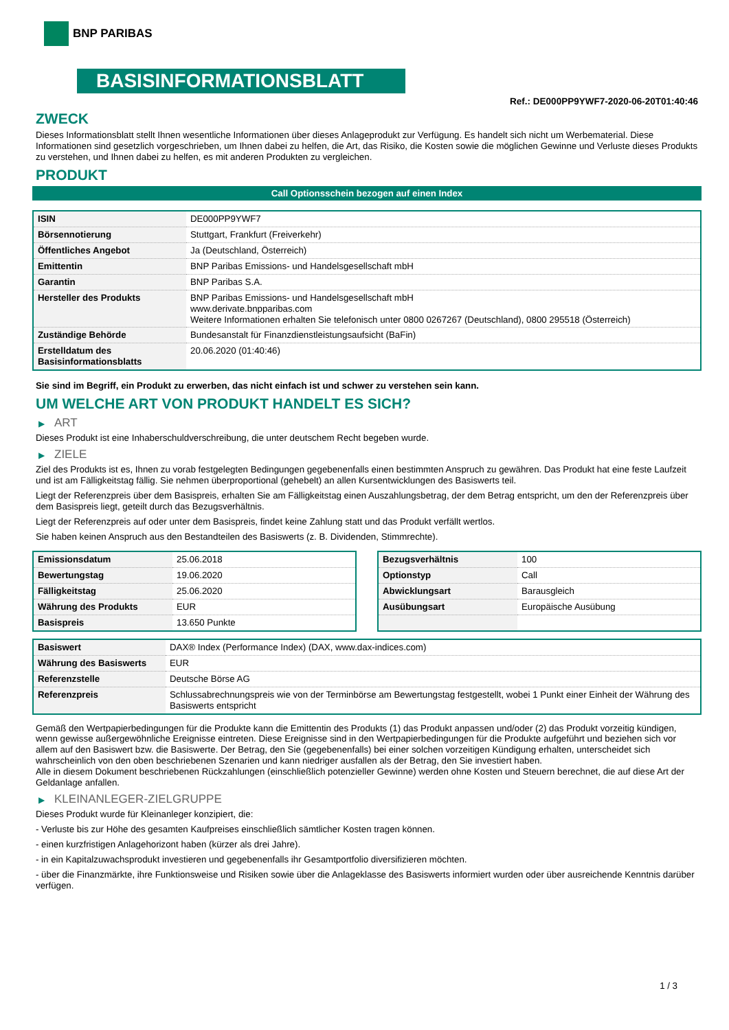BNP PARIBAS
BASISINFORMATIONSBLATT
Ref.: DE000PP9YWF7-2020-06-20T01:40:46
ZWECK
Dieses Informationsblatt stellt Ihnen wesentliche Informationen über dieses Anlageprodukt zur Verfügung. Es handelt sich nicht um Werbematerial. Diese Informationen sind gesetzlich vorgeschrieben, um Ihnen dabei zu helfen, die Art, das Risiko, die Kosten sowie die möglichen Gewinne und Verluste dieses Produkts zu verstehen, und Ihnen dabei zu helfen, es mit anderen Produkten zu vergleichen.
PRODUKT
Call Optionsschein bezogen auf einen Index
| ISIN | DE000PP9YWF7 |
| Börsennotierung | Stuttgart, Frankfurt (Freiverkehr) |
| Öffentliches Angebot | Ja (Deutschland, Österreich) |
| Emittentin | BNP Paribas Emissions- und Handelsgesellschaft mbH |
| Garantin | BNP Paribas S.A. |
| Hersteller des Produkts | BNP Paribas Emissions- und Handelsgesellschaft mbH www.derivate.bnpparibas.com Weitere Informationen erhalten Sie telefonisch unter 0800 0267267 (Deutschland), 0800 295518 (Österreich) |
| Zuständige Behörde | Bundesanstalt für Finanzdienstleistungsaufsicht (BaFin) |
| Erstelldatum des Basisinformationsblatts | 20.06.2020 (01:40:46) |
Sie sind im Begriff, ein Produkt zu erwerben, das nicht einfach ist und schwer zu verstehen sein kann.
UM WELCHE ART VON PRODUKT HANDELT ES SICH?
▶ ART
Dieses Produkt ist eine Inhaberschuldverschreibung, die unter deutschem Recht begeben wurde.
▶ ZIELE
Ziel des Produkts ist es, Ihnen zu vorab festgelegten Bedingungen gegebenenfalls einen bestimmten Anspruch zu gewähren. Das Produkt hat eine feste Laufzeit und ist am Fälligkeitstag fällig. Sie nehmen überproportional (gehebelt) an allen Kursentwicklungen des Basiswerts teil.
Liegt der Referenzpreis über dem Basispreis, erhalten Sie am Fälligkeitstag einen Auszahlungsbetrag, der dem Betrag entspricht, um den der Referenzpreis über dem Basispreis liegt, geteilt durch das Bezugsverhältnis.
Liegt der Referenzpreis auf oder unter dem Basispreis, findet keine Zahlung statt und das Produkt verfällt wertlos.
Sie haben keinen Anspruch aus den Bestandteilen des Basiswerts (z. B. Dividenden, Stimmrechte).
| Emissionsdatum | 25.06.2018 |
| Bewertungstag | 19.06.2020 |
| Fälligkeitstag | 25.06.2020 |
| Währung des Produkts | EUR |
| Basispreis | 13.650 Punkte |
| Bezugsverhältnis | 100 |
| Optionstyp | Call |
| Abwicklungsart | Barausgleich |
| Ausübungsart | Europäische Ausübung |
| Basiswert | DAX® Index (Performance Index) (DAX, www.dax-indices.com) |
| Währung des Basiswerts | EUR |
| Referenzstelle | Deutsche Börse AG |
| Referenzpreis | Schlussabrechnungspreis wie von der Terminbörse am Bewertungstag festgestellt, wobei 1 Punkt einer Einheit der Währung des Basiswerts entspricht |
Gemäß den Wertpapierbedingungen für die Produkte kann die Emittentin des Produkts (1) das Produkt anpassen und/oder (2) das Produkt vorzeitig kündigen, wenn gewisse außergewöhnliche Ereignisse eintreten. Diese Ereignisse sind in den Wertpapierbedingungen für die Produkte aufgeführt und beziehen sich vor allem auf den Basiswert bzw. die Basiswerte. Der Betrag, den Sie (gegebenenfalls) bei einer solchen vorzeitigen Kündigung erhalten, unterscheidet sich wahrscheinlich von den oben beschriebenen Szenarien und kann niedriger ausfallen als der Betrag, den Sie investiert haben.
Alle in diesem Dokument beschriebenen Rückzahlungen (einschließlich potenzieller Gewinne) werden ohne Kosten und Steuern berechnet, die auf diese Art der Geldanlage anfallen.
▶ KLEINANLEGER-ZIELGRUPPE
Dieses Produkt wurde für Kleinanleger konzipiert, die:
- Verluste bis zur Höhe des gesamten Kaufpreises einschließlich sämtlicher Kosten tragen können.
- einen kurzfristigen Anlagehorizont haben (kürzer als drei Jahre).
- in ein Kapitalzuwachsprodukt investieren und gegebenenfalls ihr Gesamtportfolio diversifizieren möchten.
- über die Finanzmärkte, ihre Funktionsweise und Risiken sowie über die Anlageklasse des Basiswerts informiert wurden oder über ausreichende Kenntnis darüber verfügen.
1 / 3